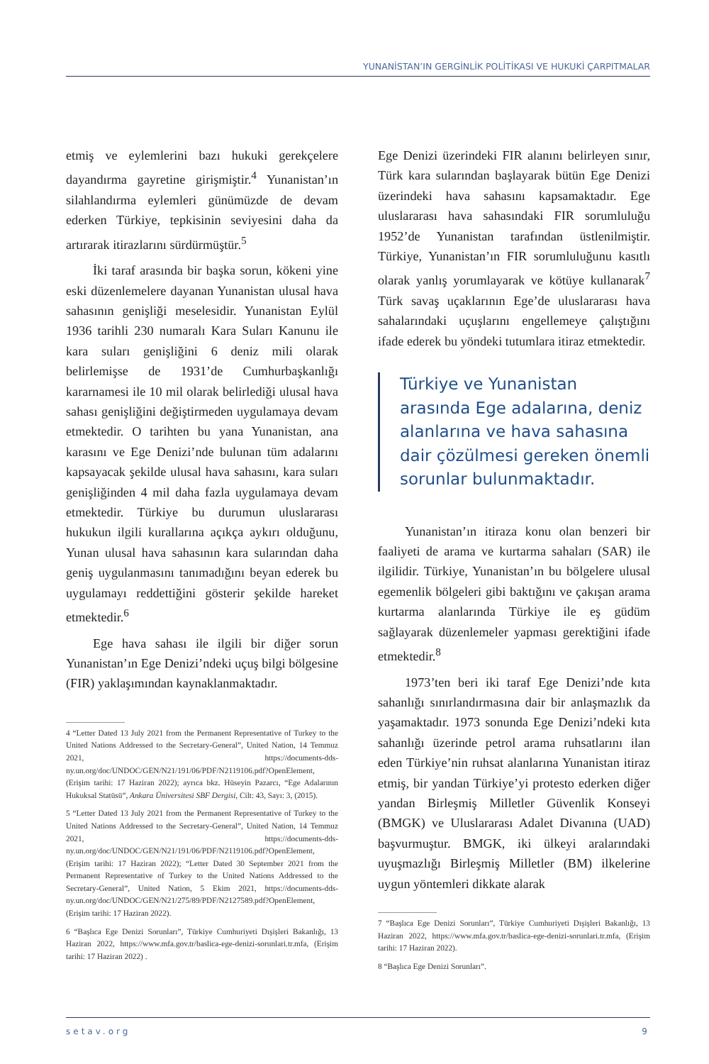YUNANİSTAN’IN GERGİNLİK POLİTİKASI VE HUKUKİ ÇARPITMALAR
etmiş ve eylemlerini bazı hukuki gerekçelere dayandırma gayretine girişmiştir.<sup>4</sup> Yunanistan’ın silahlandırma eylemleri günümüzde de devam ederken Türkiye, tepkisinin seviyesini daha da artırarak itirazlarını sürdürmüştür.<sup>5</sup>
İki taraf arasında bir başka sorun, kökeni yine eski düzenlemelere dayanan Yunanistan ulusal hava sahasının genişliği meselesidir. Yunanistan Eylül 1936 tarihli 230 numaralı Kara Suları Kanunu ile kara suları genişliğini 6 deniz mili olarak belirlemişse de 1931’de Cumhurbaşkanlığı kararnamesi ile 10 mil olarak belirlediği ulusal hava sahası genişliğini değiştirmeden uygulamaya devam etmektedir. O tarihten bu yana Yunanistan, ana karasını ve Ege Denizi’nde bulunan tüm adalarını kapsayacak şekilde ulusal hava sahasını, kara suları genişliğinden 4 mil daha fazla uygulamaya devam etmektedir. Türkiye bu durumun uluslararası hukukun ilgili kurallarına açıkça aykırı olduğunu, Yunan ulusal hava sahasının kara sularından daha geniş uygulanmasını tanımadığını beyan ederek bu uygulamayı reddettiğini gösterir şekilde hareket etmektedir.<sup>6</sup>
Ege hava sahası ile ilgili bir diğer sorun Yunanistan’ın Ege Denizi’ndeki uçuş bilgi bölgesine (FIR) yaklaşımından kaynaklanmaktadır.
4 “Letter Dated 13 July 2021 from the Permanent Representative of Turkey to the United Nations Addressed to the Secretary-General”, United Nation, 14 Temmuz 2021, https://documents-dds-ny.un.org/doc/UNDOC/GEN/N21/191/06/PDF/N2119106.pdf?OpenElement, (Erişim tarihi: 17 Haziran 2022); ayrıca bkz. Hüseyin Pazarcı, “Ege Adalarının Hukuksal Statüsü”, Ankara Üniversitesi SBF Dergisi, Cilt: 43, Sayı: 3, (2015).
5 “Letter Dated 13 July 2021 from the Permanent Representative of Turkey to the United Nations Addressed to the Secretary-General”, United Nation, 14 Temmuz 2021, https://documents-dds-ny.un.org/doc/UNDOC/GEN/N21/191/06/PDF/N2119106.pdf?OpenElement, (Erişim tarihi: 17 Haziran 2022); “Letter Dated 30 September 2021 from the Permanent Representative of Turkey to the United Nations Addressed to the Secretary-General”, United Nation, 5 Ekim 2021, https://documents-dds-ny.un.org/doc/UNDOC/GEN/N21/275/89/PDF/N2127589.pdf?OpenElement, (Erişim tarihi: 17 Haziran 2022).
6 “Başlıca Ege Denizi Sorunları”, Türkiye Cumhuriyeti Dışişleri Bakanlığı, 13 Haziran 2022, https://www.mfa.gov.tr/baslica-ege-denizi-sorunlari.tr.mfa, (Erişim tarihi: 17 Haziran 2022) .
Ege Denizi üzerindeki FIR alanını belirleyen sınır, Türk kara sularından başlayarak bütün Ege Denizi üzerindeki hava sahasını kapsamaktadır. Ege uluslararası hava sahasındaki FIR sorumluluğu 1952’de Yunanistan tarafından üstlenilmiştir. Türkiye, Yunanistan’ın FIR sorumluluğunu kasıtlı olarak yanlış yorumlayarak ve kötüye kullanarak<sup>7</sup> Türk savaş uçaklarının Ege’de uluslararası hava sahalarındaki uçuşlarını engellemeye çalıştığını ifade ederek bu yöndeki tutumlara itiraz etmektedir.
Türkiye ve Yunanistan arasında Ege adalarına, deniz alanlarına ve hava sahasına dair çözülmesi gereken önemli sorunlar bulunmaktadır.
Yunanistan’ın itiraza konu olan benzeri bir faaliyeti de arama ve kurtarma sahaları (SAR) ile ilgilidir. Türkiye, Yunanistan’ın bu bölgelere ulusal egemenlik bölgeleri gibi baktığını ve çakışan arama kurtarma alanlarında Türkiye ile eş güdüm sağlayarak düzenlemeler yapması gerektiğini ifade etmektedir.<sup>8</sup>
1973’ten beri iki taraf Ege Denizi’nde kıta sahanlığı sınırlandırmasına dair bir anlaşmazlık da yaşamaktadır. 1973 sonunda Ege Denizi’ndeki kıta sahanlığı üzerinde petrol arama ruhsatlarını ilan eden Türkiye’nin ruhsat alanlarına Yunanistan itiraz etmiş, bir yandan Türkiye’yi protesto ederken diğer yandan Birleşmiş Milletler Güvenlik Konseyi (BMGK) ve Uluslararası Adalet Divanına (UAD) başvurmuştur. BMGK, iki ülkeyi aralarındaki uyuşmazlığı Birleşmiş Milletler (BM) ilkelerine uygun yöntemleri dikkate alarak
7 “Başlıca Ege Denizi Sorunları”, Türkiye Cumhuriyeti Dışişleri Bakanlığı, 13 Haziran 2022, https://www.mfa.gov.tr/baslica-ege-denizi-sorunlari.tr.mfa, (Erişim tarihi: 17 Haziran 2022).
8 “Başlıca Ege Denizi Sorunları”.
setav.org 9